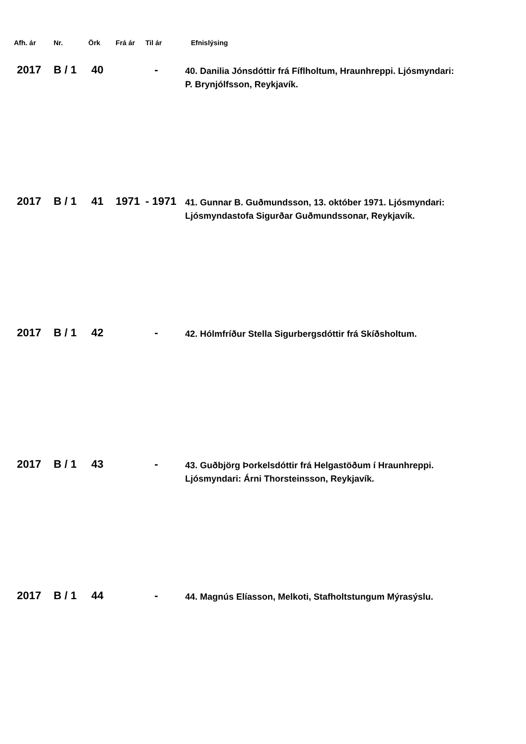| Afh. ár | Nr. | Örk | Frá ár | Til ár | Efnislýsing |
| --- | --- | --- | --- | --- | --- |
| 2017 | B / 1 | 40 | | - | 40. Danilia Jónsdóttir frá Fíflholtum, Hraunhreppi. Ljósmyndari: P. Brynjólfsson, Reykjavík. |
| 2017 | B / 1 | 41 | 1971 | - 1971 | 41. Gunnar B. Guðmundsson, 13. október 1971. Ljósmyndari: Ljósmyndastofa Sigurðar Guðmundssonar, Reykjavík. |
| 2017 | B / 1 | 42 | | - | 42. Hólmfríður Stella Sigurbergsdóttir frá Skíðsholtum. |
| 2017 | B / 1 | 43 | | - | 43. Guðbjörg Þorkelsdóttir frá Helgastöðum í Hraunhreppi. Ljósmyndari: Árni Thorsteinsson, Reykjavík. |
| 2017 | B / 1 | 44 | | - | 44. Magnús Elíasson, Melkoti, Stafholtstungum Mýrasýslu. |